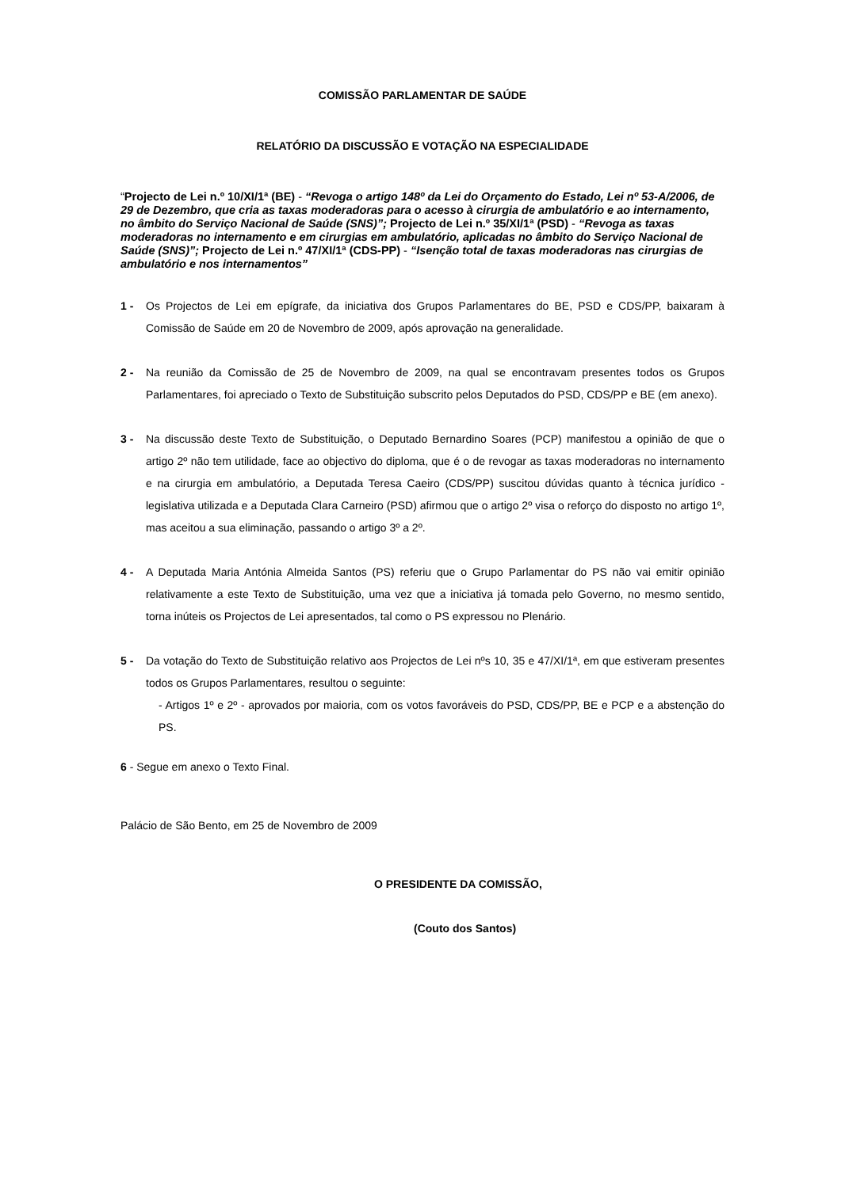COMISSÃO PARLAMENTAR DE SAÚDE
RELATÓRIO DA DISCUSSÃO E VOTAÇÃO NA ESPECIALIDADE
“Projecto de Lei n.º 10/XI/1ª (BE) - “Revoga o artigo 148º da Lei do Orçamento do Estado, Lei nº 53-A/2006, de 29 de Dezembro, que cria as taxas moderadoras para o acesso à cirurgia de ambulatório e ao internamento, no âmbito do Serviço Nacional de Saúde (SNS)”; Projecto de Lei n.º 35/XI/1ª (PSD) - “Revoga as taxas moderadoras no internamento e em cirurgias em ambulatório, aplicadas no âmbito do Serviço Nacional de Saúde (SNS)”; Projecto de Lei n.º 47/XI/1ª (CDS-PP) - “Isenção total de taxas moderadoras nas cirurgias de ambulatório e nos internamentos”
1 - Os Projectos de Lei em epígrafe, da iniciativa dos Grupos Parlamentares do BE, PSD e CDS/PP, baixaram à Comissão de Saúde em 20 de Novembro de 2009, após aprovação na generalidade.
2 - Na reunião da Comissão de 25 de Novembro de 2009, na qual se encontravam presentes todos os Grupos Parlamentares, foi apreciado o Texto de Substituição subscrito pelos Deputados do PSD, CDS/PP e BE (em anexo).
3 - Na discussão deste Texto de Substituição, o Deputado Bernardino Soares (PCP) manifestou a opinião de que o artigo 2º não tem utilidade, face ao objectivo do diploma, que é o de revogar as taxas moderadoras no internamento e na cirurgia em ambulatório, a Deputada Teresa Caeiro (CDS/PP) suscitou dúvidas quanto à técnica jurídico - legislativa utilizada e a Deputada Clara Carneiro (PSD) afirmou que o artigo 2º visa o reforço do disposto no artigo 1º, mas aceitou a sua eliminação, passando o artigo 3º a 2º.
4 - A Deputada Maria Antónia Almeida Santos (PS) referiu que o Grupo Parlamentar do PS não vai emitir opinião relativamente a este Texto de Substituição, uma vez que a iniciativa já tomada pelo Governo, no mesmo sentido, torna inúteis os Projectos de Lei apresentados, tal como o PS expressou no Plenário.
5 - Da votação do Texto de Substituição relativo aos Projectos de Lei nºs 10, 35 e 47/XI/1ª, em que estiveram presentes todos os Grupos Parlamentares, resultou o seguinte:
- Artigos 1º e 2º - aprovados por maioria, com os votos favoráveis do PSD, CDS/PP, BE e PCP e a abstenção do PS.
6 - Segue em anexo o Texto Final.
Palácio de São Bento, em 25 de Novembro de 2009
O PRESIDENTE DA COMISSÃO,
(Couto dos Santos)